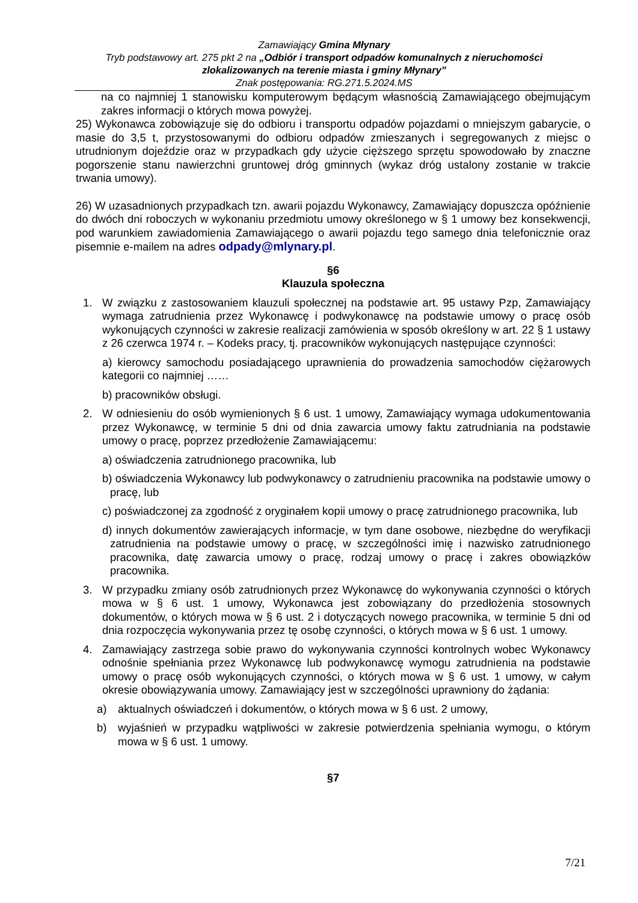Zamawiający Gmina Młynary
Tryb podstawowy art. 275 pkt 2 na „Odbiór i transport odpadów komunalnych z nieruchomości zlokalizowanych na terenie miasta i gminy Młynary”
Znak postępowania: RG.271.5.2024.MS
na co najmniej 1 stanowisku komputerowym będącym własnością Zamawiającego obejmującym zakres informacji o których mowa powyżej.
25) Wykonawca zobowiązuje się do odbioru i transportu odpadów pojazdami o mniejszym gabarycie, o masie do 3,5 t, przystosowanymi do odbioru odpadów zmieszanych i segregowanych z miejsc o utrudnionym dojeździe oraz w przypadkach gdy użycie cięższego sprzętu spowodowało by znaczne pogorszenie stanu nawierzchni gruntowej dróg gminnych (wykaz dróg ustalony zostanie w trakcie trwania umowy).
26) W uzasadnionych przypadkach tzn. awarii pojazdu Wykonawcy, Zamawiający dopuszcza opóźnienie do dwóch dni roboczych w wykonaniu przedmiotu umowy określonego w § 1 umowy bez konsekwencji, pod warunkiem zawiadomienia Zamawiającego o awarii pojazdu tego samego dnia telefonicznie oraz pisemnie e-mailem na adres odpady@mlynary.pl.
§6
Klauzula społeczna
1. W związku z zastosowaniem klauzuli społecznej na podstawie art. 95 ustawy Pzp, Zamawiający wymaga zatrudnienia przez Wykonawcę i podwykonawcę na podstawie umowy o pracę osób wykonujących czynności w zakresie realizacji zamówienia w sposób określony w art. 22 § 1 ustawy z 26 czerwca 1974 r. – Kodeks pracy, tj. pracowników wykonujących następujące czynności:
a) kierowcy samochodu posiadającego uprawnienia do prowadzenia samochodów ciężarowych kategorii co najmniej ……
b) pracowników obsługi.
2. W odniesieniu do osób wymienionych § 6 ust. 1 umowy, Zamawiający wymaga udokumentowania przez Wykonawcę, w terminie 5 dni od dnia zawarcia umowy faktu zatrudniania na podstawie umowy o pracę, poprzez przedłożenie Zamawiającemu:
a) oświadczenia zatrudnionego pracownika, lub
b) oświadczenia Wykonawcy lub podwykonawcy o zatrudnieniu pracownika na podstawie umowy o pracę, lub
c) poświadczonej za zgodność z oryginałem kopii umowy o pracę zatrudnionego pracownika, lub
d) innych dokumentów zawierających informacje, w tym dane osobowe, niezbędne do weryfikacji zatrudnienia na podstawie umowy o pracę, w szczególności imię i nazwisko zatrudnionego pracownika, datę zawarcia umowy o pracę, rodzaj umowy o pracę i zakres obowiązków pracownika.
3. W przypadku zmiany osób zatrudnionych przez Wykonawcę do wykonywania czynności o których mowa w § 6 ust. 1 umowy, Wykonawca jest zobowiązany do przedłożenia stosownych dokumentów, o których mowa w § 6 ust. 2 i dotyczących nowego pracownika, w terminie 5 dni od dnia rozpoczęcia wykonywania przez tę osobę czynności, o których mowa w § 6 ust. 1 umowy.
4. Zamawiający zastrzega sobie prawo do wykonywania czynności kontrolnych wobec Wykonawcy odnośnie spełniania przez Wykonawcę lub podwykonawcę wymogu zatrudnienia na podstawie umowy o pracę osób wykonujących czynności, o których mowa w § 6 ust. 1 umowy, w całym okresie obowiązywania umowy. Zamawiający jest w szczególności uprawniony do żądania:
a) aktualnych oświadczeń i dokumentów, o których mowa w § 6 ust. 2 umowy,
b) wyjaśnień w przypadku wątpliwości w zakresie potwierdzenia spełniania wymogu, o którym mowa w § 6 ust. 1 umowy.
§7
7/21